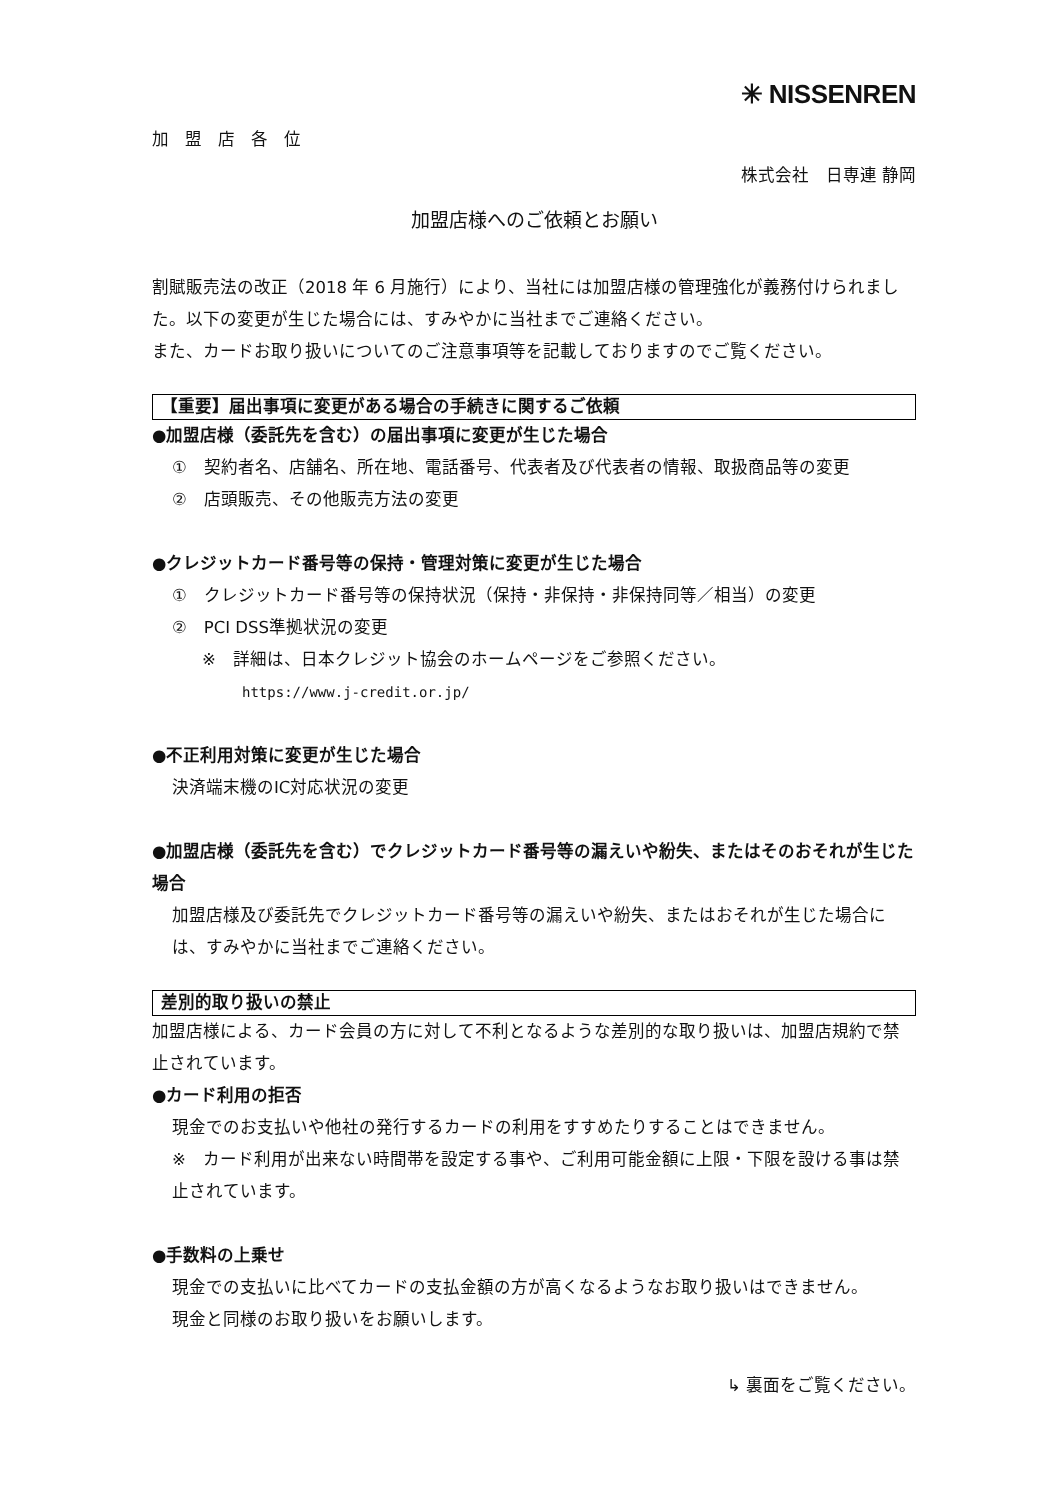加盟店各位
✳ NISSENREN
株式会社　日専連 静岡
加盟店様へのご依頼とお願い
割賦販売法の改正（2018 年 6 月施行）により、当社には加盟店様の管理強化が義務付けられました。以下の変更が生じた場合には、すみやかに当社までご連絡ください。
また、カードお取り扱いについてのご注意事項等を記載しておりますのでご覧ください。
【重要】届出事項に変更がある場合の手続きに関するご依頼
●加盟店様（委託先を含む）の届出事項に変更が生じた場合
①　契約者名、店舗名、所在地、電話番号、代表者及び代表者の情報、取扱商品等の変更
②　店頭販売、その他販売方法の変更
●クレジットカード番号等の保持・管理対策に変更が生じた場合
①　クレジットカード番号等の保持状況（保持・非保持・非保持同等／相当）の変更
②　PCI DSS準拠状況の変更
※　詳細は、日本クレジット協会のホームページをご参照ください。
https://www.j-credit.or.jp/
●不正利用対策に変更が生じた場合
決済端末機のIC対応状況の変更
●加盟店様（委託先を含む）でクレジットカード番号等の漏えいや紛失、またはそのおそれが生じた場合
加盟店様及び委託先でクレジットカード番号等の漏えいや紛失、またはおそれが生じた場合には、すみやかに当社までご連絡ください。
差別的取り扱いの禁止
加盟店様による、カード会員の方に対して不利となるような差別的な取り扱いは、加盟店規約で禁止されています。
●カード利用の拒否
現金でのお支払いや他社の発行するカードの利用をすすめたりすることはできません。
※　カード利用が出来ない時間帯を設定する事や、ご利用可能金額に上限・下限を設ける事は禁止されています。
●手数料の上乗せ
現金での支払いに比べてカードの支払金額の方が高くなるようなお取り扱いはできません。
現金と同様のお取り扱いをお願いします。
↳ 裏面をご覧ください。